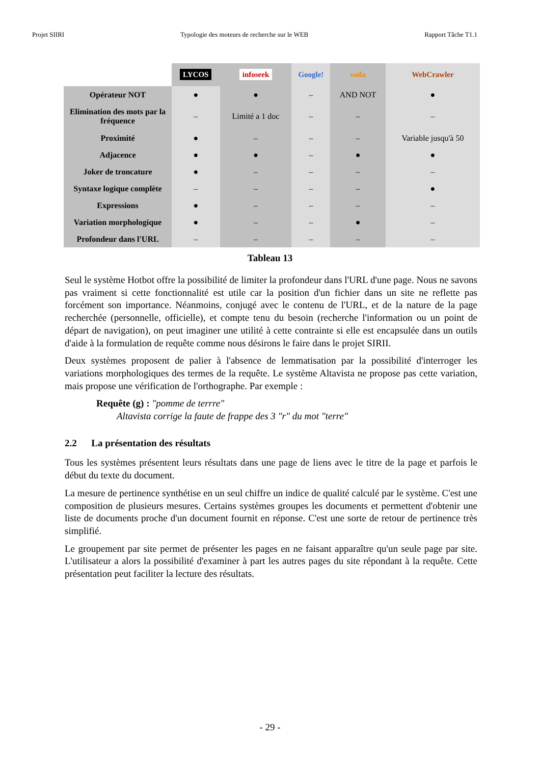Projet SIIRI Typologie des moteurs de recherche sur le WEB Rapport Tâche T1.1
| | LYCOS | infoseek | Google! | voila | WebCrawler |
| Opérateur NOT | ● | ● | – | AND NOT | ● |
| Elimination des mots par la fréquence | – | Limité a 1 doc | – | – | – |
| Proximité | ● | – | – | – | Variable jusqu'à 50 |
| Adjacence | ● | ● | – | ● | ● |
| Joker de troncature | ● | – | – | – | – |
| Syntaxe logique complète | – | – | – | – | ● |
| Expressions | ● | – | – | – | – |
| Variation morphologique | ● | – | – | ● | – |
| Profondeur dans l'URL | – | – | – | – | – |
Tableau 13
Seul le système Hotbot offre la possibilité de limiter la profondeur dans l'URL d'une page. Nous ne savons pas vraiment si cette fonctionnalité est utile car la position d'un fichier dans un site ne reflette pas forcément son importance. Néanmoins, conjugé avec le contenu de l'URL, et de la nature de la page recherchée (personnelle, officielle), et compte tenu du besoin (recherche l'information ou un point de départ de navigation), on peut imaginer une utilité à cette contrainte si elle est encapsulée dans un outils d'aide à la formulation de requête comme nous désirons le faire dans le projet SIRII.
Deux systèmes proposent de palier à l'absence de lemmatisation par la possibilité d'interroger les variations morphologiques des termes de la requête. Le système Altavista ne propose pas cette variation, mais propose une vérification de l'orthographe. Par exemple :
Requête (g) : "pomme de terrre"
Altavista corrige la faute de frappe des 3 "r" du mot "terre"
2.2 La présentation des résultats
Tous les systèmes présentent leurs résultats dans une page de liens avec le titre de la page et parfois le début du texte du document.
La mesure de pertinence synthétise en un seul chiffre un indice de qualité calculé par le système. C'est une composition de plusieurs mesures. Certains systèmes groupes les documents et permettent d'obtenir une liste de documents proche d'un document fournit en réponse. C'est une sorte de retour de pertinence très simplifié.
Le groupement par site permet de présenter les pages en ne faisant apparaître qu'un seule page par site. L'utilisateur a alors la possibilité d'examiner à part les autres pages du site répondant à la requête. Cette présentation peut faciliter la lecture des résultats.
- 29 -